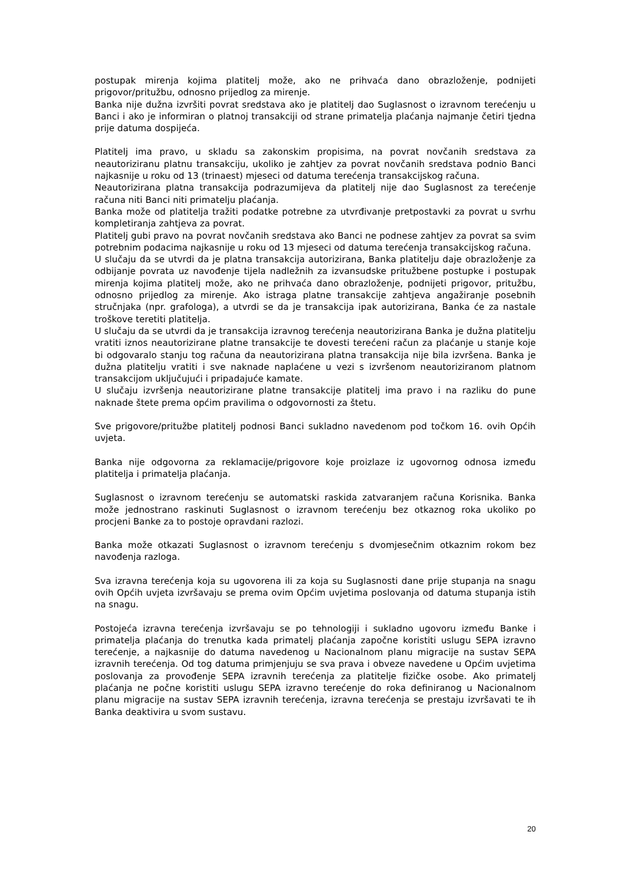postupak mirenja kojima platitelj može, ako ne prihvaća dano obrazloženje, podnijeti prigovor/pritužbu, odnosno prijedlog za mirenje.
Banka nije dužna izvršiti povrat sredstava ako je platitelj dao Suglasnost o izravnom terećenju u Banci i ako je informiran o platnoj transakciji od strane primatelja plaćanja najmanje četiri tjedna prije datuma dospijeća.
Platitelj ima pravo, u skladu sa zakonskim propisima, na povrat novčanih sredstava za neautoriziranu platnu transakciju, ukoliko je zahtjev za povrat novčanih sredstava podnio Banci najkasnije u roku od 13 (trinaest) mjeseci od datuma terećenja transakcijskog računa.
Neautorizirana platna transakcija podrazumijeva da platitelj nije dao Suglasnost za terećenje računa niti Banci niti primatelju plaćanja.
Banka može od platitelja tražiti podatke potrebne za utvrđivanje pretpostavki za povrat u svrhu kompletiranja zahtjeva za povrat.
Platitelj gubi pravo na povrat novčanih sredstava ako Banci ne podnese zahtjev za povrat sa svim potrebnim podacima najkasnije u roku od 13 mjeseci od datuma terećenja transakcijskog računa.
U slučaju da se utvrdi da je platna transakcija autorizirana, Banka platitelju daje obrazloženje za odbijanje povrata uz navođenje tijela nadležnih za izvansudske pritužbene postupke i postupak mirenja kojima platitelj može, ako ne prihvaća dano obrazloženje, podnijeti prigovor, pritužbu, odnosno prijedlog za mirenje. Ako istraga platne transakcije zahtjeva angažiranje posebnih stručnjaka (npr. grafologa), a utvrdi se da je transakcija ipak autorizirana, Banka će za nastale troškove teretiti platitelja.
U slučaju da se utvrdi da je transakcija izravnog terećenja neautorizirana Banka je dužna platitelju vratiti iznos neautorizirane platne transakcije te dovesti terećeni račun za plaćanje u stanje koje bi odgovaralo stanju tog računa da neautorizirana platna transakcija nije bila izvršena. Banka je dužna platitelju vratiti i sve naknade naplaćene u vezi s izvršenom neautoriziranom platnom transakcijom uključujući i pripadajuće kamate.
U slučaju izvršenja neautorizirane platne transakcije platitelj ima pravo i na razliku do pune naknade štete prema općim pravilima o odgovornosti za štetu.
Sve prigovore/pritužbe platitelj podnosi Banci sukladno navedenom pod točkom 16. ovih Općih uvjeta.
Banka nije odgovorna za reklamacije/prigovore koje proizlaze iz ugovornog odnosa između platitelja i primatelja plaćanja.
Suglasnost o izravnom terećenju se automatski raskida zatvaranjem računa Korisnika. Banka može jednostrano raskinuti Suglasnost o izravnom terećenju bez otkaznog roka ukoliko po procjeni Banke za to postoje opravdani razlozi.
Banka može otkazati Suglasnost o izravnom terećenju s dvomjesečnim otkaznim rokom bez navođenja razloga.
Sva izravna terećenja koja su ugovorena ili za koja su Suglasnosti dane prije stupanja na snagu ovih Općih uvjeta izvršavaju se prema ovim Općim uvjetima poslovanja od datuma stupanja istih na snagu.
Postojeća izravna terećenja izvršavaju se po tehnologiji i sukladno ugovoru između Banke i primatelja plaćanja do trenutka kada primatelj plaćanja započne koristiti uslugu SEPA izravno terećenje, a najkasnije do datuma navedenog u Nacionalnom planu migracije na sustav SEPA izravnih terećenja. Od tog datuma primjenjuju se sva prava i obveze navedene u Općim uvjetima poslovanja za provođenje SEPA izravnih terećenja za platitelje fizičke osobe. Ako primatelj plaćanja ne počne koristiti uslugu SEPA izravno terećenje do roka definiranog u Nacionalnom planu migracije na sustav SEPA izravnih terećenja, izravna terećenja se prestaju izvršavati te ih Banka deaktivira u svom sustavu.
20